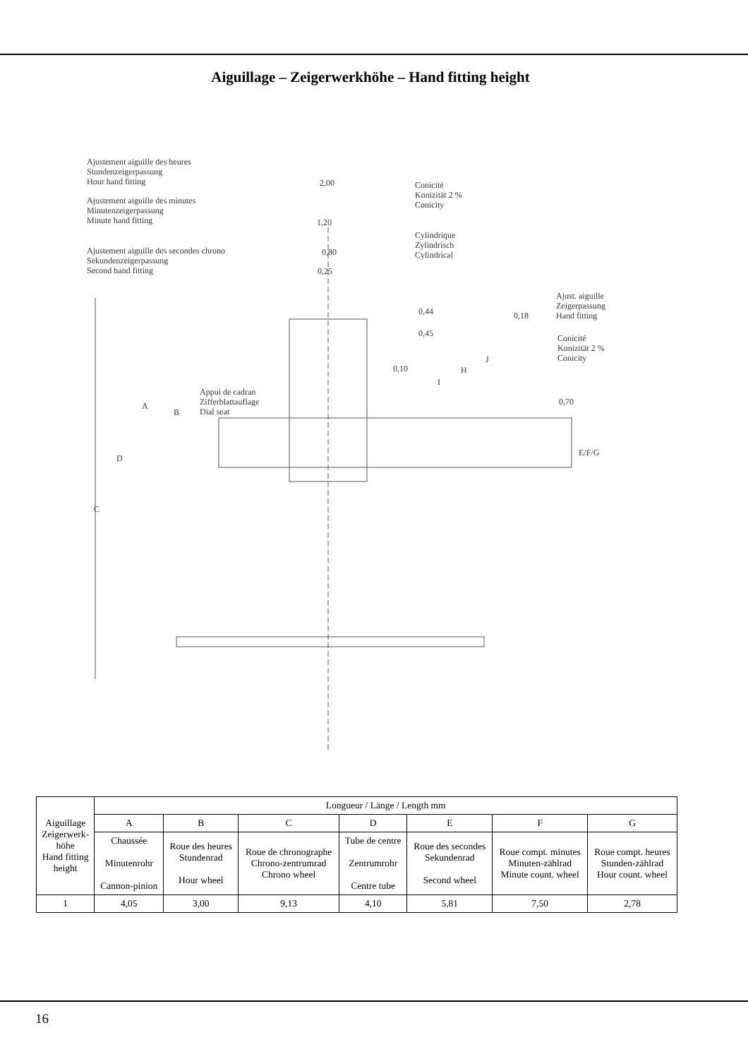Aiguillage – Zeigerwerkhöhe – Hand fitting height
Ajustement aiguille des heures
Stundenzeigerpassung
Hour hand fitting
2,00
Conicité
Konizität 2 %
Conicity
Ajustement aiguille des minutes
Minutenzeigerpassung
Minute hand fitting
1,20
Cylindrique
Zylindrisch
Cylindrical
Ajustement aiguille des secondes chrono
Sekundenzeigerpassung
Second hand fitting
0,80
0,25
Ajust. aiguille
Zeigerpassung
Hand fitting
0,44 0,18
0,45
Conicité
Konizität 2 %
Conicity
J
0,10 H
I
Appui de cadran
Zifferblattauflage
Dial seat
0,70
A
B
E/F/G
D
C
| Aiguillage Zeigerwerk- höhe Hand fitting height | Longueur / Länge / Length mm | | | | | | |
| | A | B | C | D | E | F | G |
| | Chaussée Minutenrohr Cannon-pinion | Roue des heures Stundenrad Hour wheel | Roue de chronographe Chrono-zentrumrad Chrono wheel | Tube de centre Zentrumrohr Centre tube | Roue des secondes Sekundenrad Second wheel | Roue compt. minutes Minuten-zählrad Minute count. wheel | Roue compt. heures Stunden-zählrad Hour count. wheel |
| 1 | 4,05 | 3,00 | 9,13 | 4,10 | 5,81 | 7,50 | 2,78 |
16